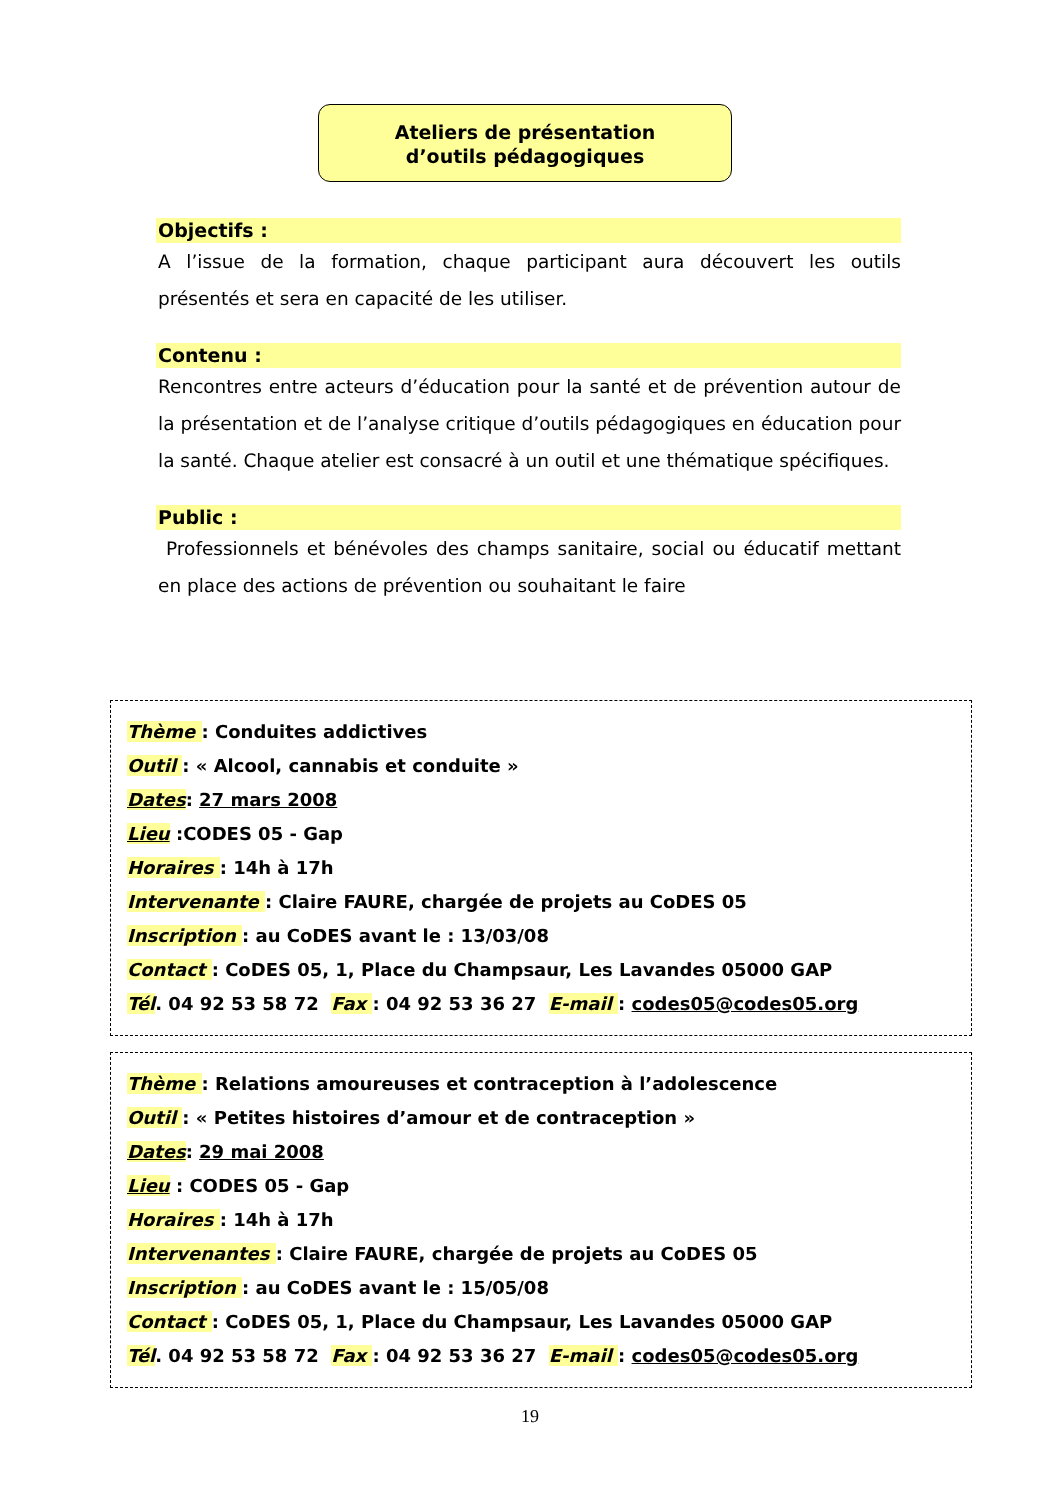Ateliers de présentation
d’outils pédagogiques
Objectifs :
A l’issue de la formation, chaque participant aura découvert les outils présentés et sera en capacité de les utiliser.
Contenu :
Rencontres entre acteurs d’éducation pour la santé et de prévention autour de la présentation et de l’analyse critique d’outils pédagogiques en éducation pour la santé. Chaque atelier est consacré à un outil et une thématique spécifiques.
Public :
Professionnels et bénévoles des champs sanitaire, social ou éducatif mettant en place des actions de prévention ou souhaitant le faire
Thème : Conduites addictives
Outil : « Alcool, cannabis et conduite »
Dates: 27 mars 2008
Lieu :CODES 05 - Gap
Horaires : 14h à 17h
Intervenante : Claire FAURE, chargée de projets au CoDES 05
Inscription : au CoDES avant le : 13/03/08
Contact : CoDES 05, 1, Place du Champsaur, Les Lavandes 05000 GAP
Tél. 04 92 53 58 72 Fax : 04 92 53 36 27 E-mail : codes05@codes05.org
Thème : Relations amoureuses et contraception à l’adolescence
Outil : « Petites histoires d’amour et de contraception »
Dates: 29 mai 2008
Lieu : CODES 05 - Gap
Horaires : 14h à 17h
Intervenantes : Claire FAURE, chargée de projets au CoDES 05
Inscription : au CoDES avant le : 15/05/08
Contact : CoDES 05, 1, Place du Champsaur, Les Lavandes 05000 GAP
Tél. 04 92 53 58 72 Fax : 04 92 53 36 27 E-mail : codes05@codes05.org
19